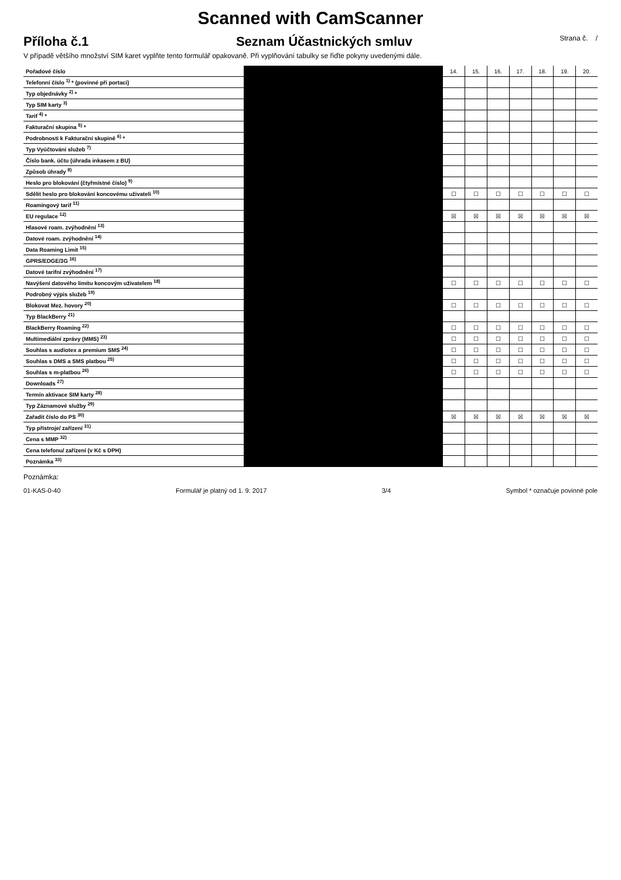Scanned with CamScanner
Příloha č.1 Seznam Účastnických smluv Strana č. /
V případě většího množství SIM karet vyplňte tento formulář opakovaně. Při vyplňování tabulky se řiďte pokyny uvedenými dále.
| Pořadové číslo | | 14. | 15. | 16. | 17. | 18. | 19. | 20. |
| Telefonní číslo <sup>1)</sup> * (povinné při portaci) | | | | | | | | |
| Typ objednávky <sup>2)</sup> * | | | | | | | | |
| Typ SIM karty <sup>3)</sup> | | | | | | | | |
| Tarif <sup>4)</sup> * | | | | | | | | |
| Fakturační skupina <sup>5)</sup> * | | | | | | | | |
| Podrobnosti k Fakturační skupině <sup>6)</sup> * | | | | | | | | |
| Typ Vyúčtování služeb <sup>7)</sup> | | | | | | | | |
| Číslo bank. účtu (úhrada inkasem z BU) | | | | | | | | |
| Způsob úhrady <sup>8)</sup> | | | | | | | | |
| Heslo pro blokování (čtyřmístné číslo) <sup>9)</sup> | | | | | | | | |
| Sdělit heslo pro blokování koncovému uživateli <sup>10)</sup> | | ☐ | ☐ | ☐ | ☐ | ☐ | ☐ | ☐ |
| Roamingový tarif <sup>11)</sup> | | | | | | | | |
| EU regulace <sup>12)</sup> | | ☒ | ☒ | ☒ | ☒ | ☒ | ☒ | ☒ |
| Hlasové roam. zvýhodnění <sup>13)</sup> | | | | | | | | |
| Datové roam. zvýhodnění <sup>14)</sup> | | | | | | | | |
| Data Roaming Limit <sup>15)</sup> | | | | | | | | |
| GPRS/EDGE/3G <sup>16)</sup> | | | | | | | | |
| Datové tarifní zvýhodnění <sup>17)</sup> | | | | | | | | |
| Navýšení datového limitu koncovým uživatelem <sup>18)</sup> | | ☐ | ☐ | ☐ | ☐ | ☐ | ☐ | ☐ |
| Podrobný výpis služeb <sup>19)</sup> | | | | | | | | |
| Blokovat Mez. hovory <sup>20)</sup> | | ☐ | ☐ | ☐ | ☐ | ☐ | ☐ | ☐ |
| Typ BlackBerry <sup>21)</sup> | | | | | | | | |
| BlackBerry Roaming <sup>22)</sup> | | ☐ | ☐ | ☐ | ☐ | ☐ | ☐ | ☐ |
| Multimediální zprávy (MMS) <sup>23)</sup> | | ☐ | ☐ | ☐ | ☐ | ☐ | ☐ | ☐ |
| Souhlas s audiotex a premium SMS <sup>24)</sup> | | ☐ | ☐ | ☐ | ☐ | ☐ | ☐ | ☐ |
| Souhlas s DMS a SMS platbou <sup>25)</sup> | | ☐ | ☐ | ☐ | ☐ | ☐ | ☐ | ☐ |
| Souhlas s m-platbou <sup>26)</sup> | | ☐ | ☐ | ☐ | ☐ | ☐ | ☐ | ☐ |
| Downloads <sup>27)</sup> | | | | | | | | |
| Termín aktivace SIM karty <sup>28)</sup> | | | | | | | | |
| Typ Záznamové služby <sup>29)</sup> | | | | | | | | |
| Zařadit číslo do PS <sup>30)</sup> | | ☒ | ☒ | ☒ | ☒ | ☒ | ☒ | ☒ |
| Typ přístroje/ zařízení <sup>31)</sup> | | | | | | | | |
| Cena s MMP <sup>32)</sup> | | | | | | | | |
| Cena telefonu/ zařízení (v Kč s DPH) | | | | | | | | |
| Poznámka <sup>33)</sup> | | | | | | | | |
Poznámka:
01-KAS-0-40 Formulář je platný od 1. 9. 2017 3/4 Symbol * označuje povinné pole